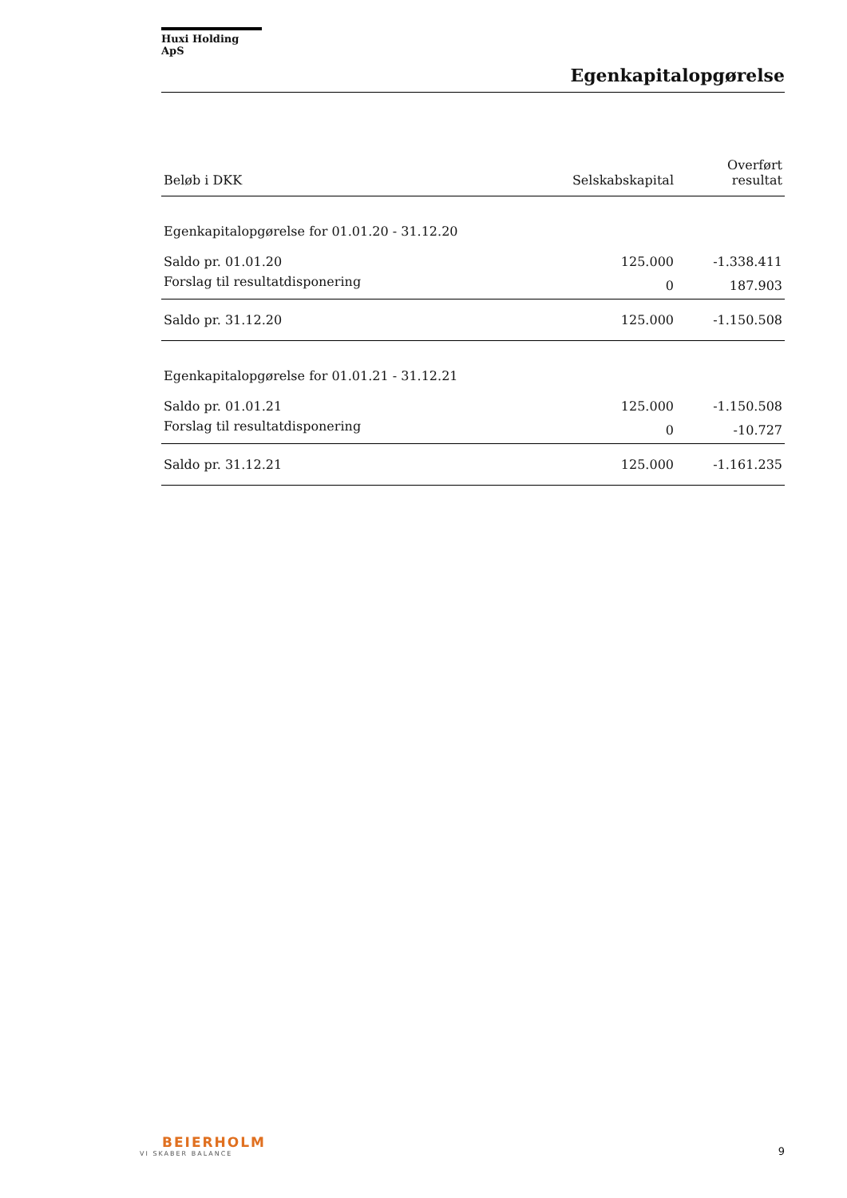Huxi Holding ApS
Egenkapitalopgørelse
| Beløb i DKK | Selskabskapital | Overført resultat |
| --- | --- | --- |
| Egenkapitalopgørelse for 01.01.20 - 31.12.20 | | |
| Saldo pr. 01.01.20 | 125.000 | -1.338.411 |
| Forslag til resultatdisponering | 0 | 187.903 |
| Saldo pr. 31.12.20 | 125.000 | -1.150.508 |
| Egenkapitalopgørelse for 01.01.21 - 31.12.21 | | |
| Saldo pr. 01.01.21 | 125.000 | -1.150.508 |
| Forslag til resultatdisponering | 0 | -10.727 |
| Saldo pr. 31.12.21 | 125.000 | -1.161.235 |
BEIERHOLM
VI SKABER BALANCE
9